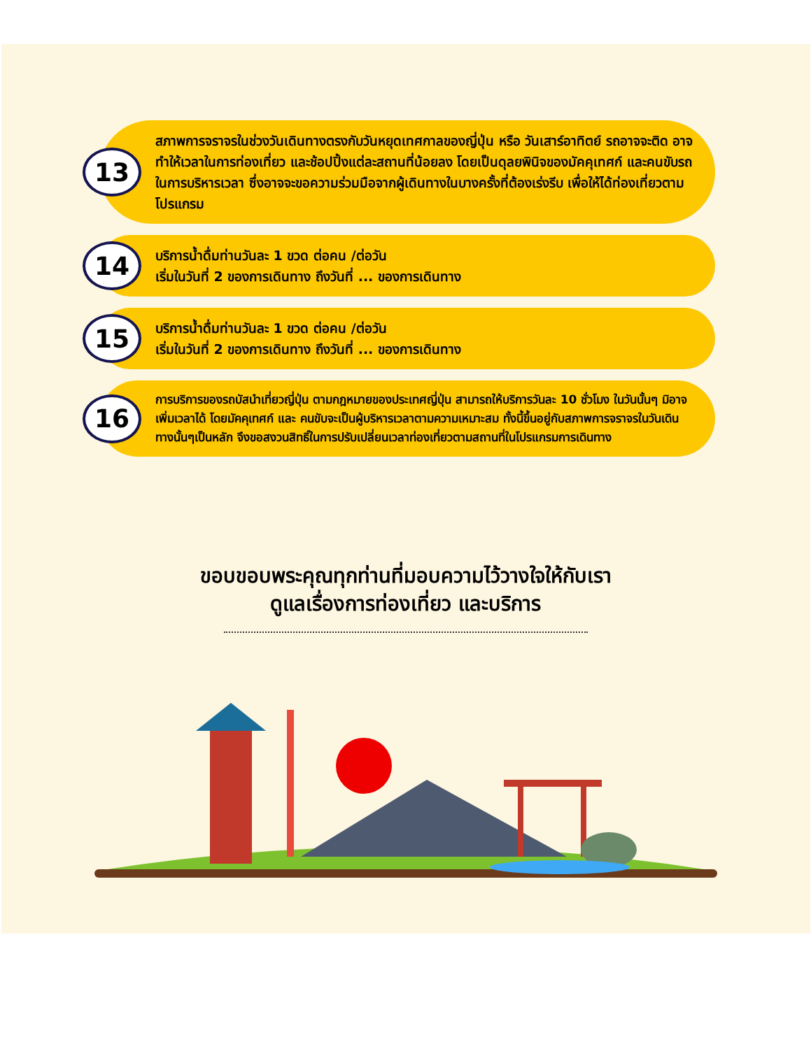13
สภาพการจราจรในช่วงวันเดินทางตรงกับวันหยุดเทศกาลของญี่ปุ่น หรือ วันเสาร์อาทิตย์ รถอาจจะติด อาจทำให้เวลาในการท่องเที่ยว และช้อปปิ้งแต่ละสถานที่น้อยลง โดยเป็นดุลยพินิจของมัคคุเทศก์ และคนขับรถในการบริหารเวลา ซึ่งอาจจะขอความร่วมมือจากผู้เดินทางในบางครั้งที่ต้องเร่งรีบ เพื่อให้ได้ท่องเที่ยวตามโปรแกรม
14
บริการน้ำดื่มท่านวันละ 1 ขวด ต่อคน /ต่อวัน
เริ่มในวันที่ 2 ของการเดินทาง ถึงวันที่ ... ของการเดินทาง
15
บริการน้ำดื่มท่านวันละ 1 ขวด ต่อคน /ต่อวัน
เริ่มในวันที่ 2 ของการเดินทาง ถึงวันที่ ... ของการเดินทาง
16
การบริการของรถบัสนำเที่ยวญี่ปุ่น ตามกฎหมายของประเทศญี่ปุ่น สามารถให้บริการวันละ 10 ชั่วโมง ในวันนั้นๆ มิอาจเพิ่มเวลาได้ โดยมัคคุเทศก์ และ คนขับจะเป็นผู้บริหารเวลาตามความเหมาะสม ทั้งนี้ขึ้นอยู่กับสภาพการจราจรในวันเดินทางนั้นๆเป็นหลัก จึงขอสงวนสิทธิ์ในการปรับเปลี่ยนเวลาท่องเที่ยวตามสถานที่ในโปรแกรมการเดินทาง
ขอบขอบพระคุณทุกท่านที่มอบความไว้วางใจให้กับเรา
ดูแลเรื่องการท่องเที่ยว และบริการ